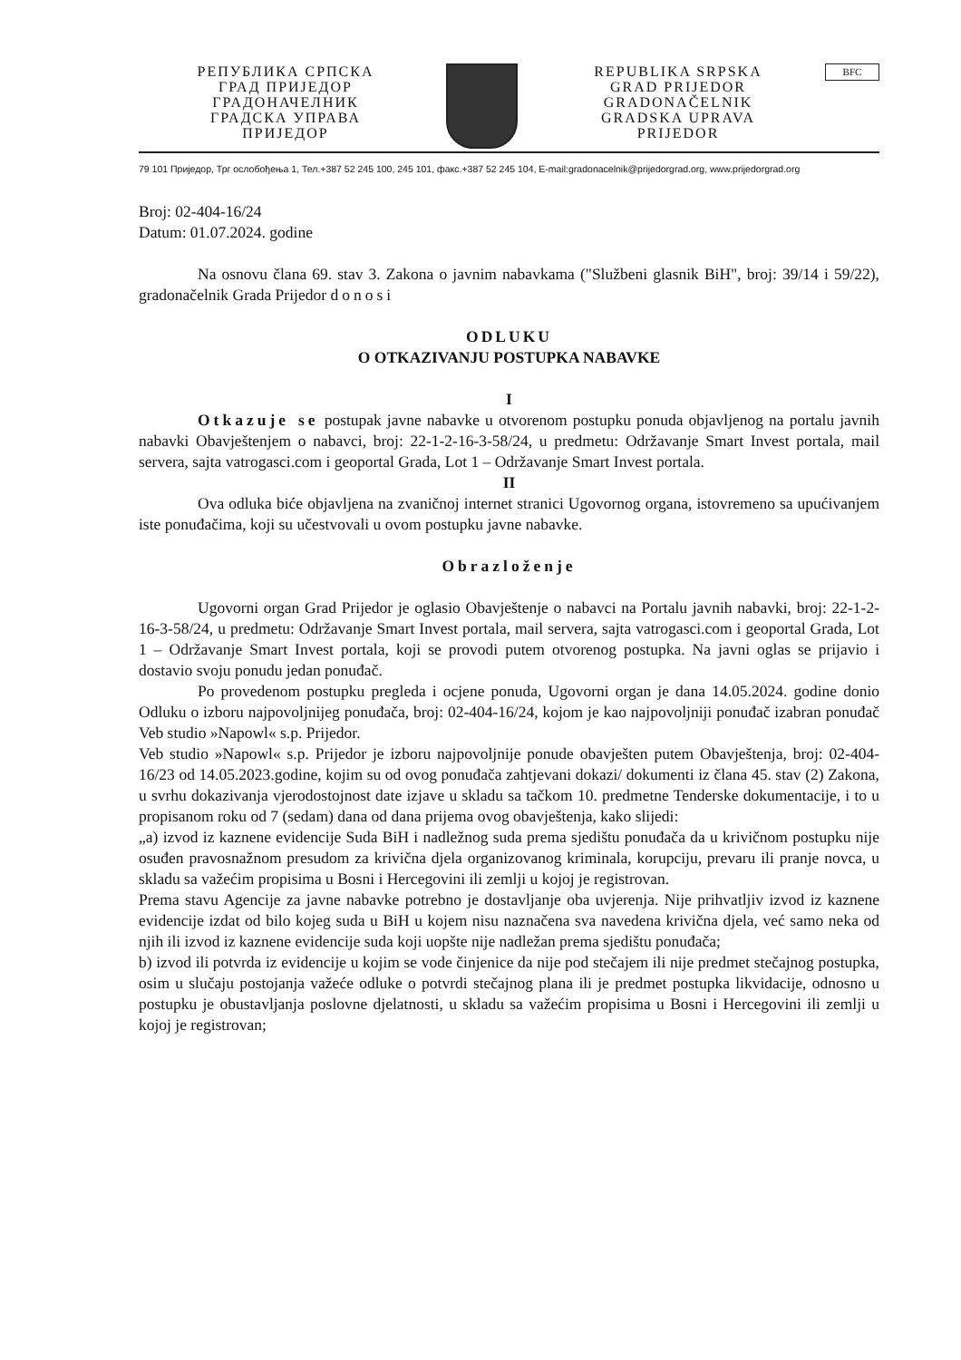РЕПУБЛИКА СРПСКА
ГРАД ПРИЈЕДОР
ГРАДОНАЧЕЛНИК
ГРАДСКА УПРАВА
ПРИЈЕДОР
REPUBLIKA SRPSKA
GRAD PRIJEDOR
GRADONAČELNIK
GRADSKA UPRAVA
PRIJEDOR
BFC
79 101 Приједор, Трг ослобођења 1, Тел.+387 52 245 100, 245 101, факс.+387 52 245 104, E-mail:gradonacelnik@prijedorgrad.org, www.prijedorgrad.org
Broj: 02-404-16/24
Datum: 01.07.2024. godine
Na osnovu člana 69. stav 3. Zakona o javnim nabavkama ("Službeni glasnik BiH", broj: 39/14 i 59/22), gradonačelnik Grada Prijedor donosi
ODLUKU
O OTKAZIVANJU POSTUPKA NABAVKE
I
Otkazuje se postupak javne nabavke u otvorenom postupku ponuda objavljenog na portalu javnih nabavki Obavještenjem o nabavci, broj: 22-1-2-16-3-58/24, u predmetu: Održavanje Smart Invest portala, mail servera, sajta vatrogasci.com i geoportal Grada, Lot 1 – Održavanje Smart Invest portala.
II
Ova odluka biće objavljena na zvaničnoj internet stranici Ugovornog organa, istovremeno sa upućivanjem iste ponuđačima, koji su učestvovali u ovom postupku javne nabavke.
Obrazloženje
Ugovorni organ Grad Prijedor je oglasio Obavještenje o nabavci na Portalu javnih nabavki, broj: 22-1-2-16-3-58/24, u predmetu: Održavanje Smart Invest portala, mail servera, sajta vatrogasci.com i geoportal Grada, Lot 1 – Održavanje Smart Invest portala, koji se provodi putem otvorenog postupka. Na javni oglas se prijavio i dostavio svoju ponudu jedan ponuđač.
Po provedenom postupku pregleda i ocjene ponuda, Ugovorni organ je dana 14.05.2024. godine donio Odluku o izboru najpovoljnijeg ponuđača, broj: 02-404-16/24, kojom je kao najpovoljniji ponuđač izabran ponuđač Veb studio »Napowl« s.p. Prijedor.
Veb studio »Napowl« s.p. Prijedor je izboru najpovoljnije ponude obavješten putem Obavještenja, broj: 02-404-16/23 od 14.05.2023.godine, kojim su od ovog ponuđača zahtjevani dokazi/ dokumenti iz člana 45. stav (2) Zakona, u svrhu dokazivanja vjerodostojnost date izjave u skladu sa tačkom 10. predmetne Tenderske dokumentacije, i to u propisanom roku od 7 (sedam) dana od dana prijema ovog obavještenja, kako slijedi:
„a) izvod iz kaznene evidencije Suda BiH i nadležnog suda prema sjedištu ponuđača da u krivičnom postupku nije osuđen pravosnažnom presudom za krivična djela organizovanog kriminala, korupciju, prevaru ili pranje novca, u skladu sa važećim propisima u Bosni i Hercegovini ili zemlji u kojoj je registrovan.
Prema stavu Agencije za javne nabavke potrebno je dostavljanje oba uvjerenja. Nije prihvatljiv izvod iz kaznene evidencije izdat od bilo kojeg suda u BiH u kojem nisu naznačena sva navedena krivična djela, već samo neka od njih ili izvod iz kaznene evidencije suda koji uopšte nije nadležan prema sjedištu ponuđača;
b) izvod ili potvrda iz evidencije u kojim se vode činjenice da nije pod stečajem ili nije predmet stečajnog postupka, osim u slučaju postojanja važeće odluke o potvrdi stečajnog plana ili je predmet postupka likvidacije, odnosno u postupku je obustavljanja poslovne djelatnosti, u skladu sa važećim propisima u Bosni i Hercegovini ili zemlji u kojoj je registrovan;